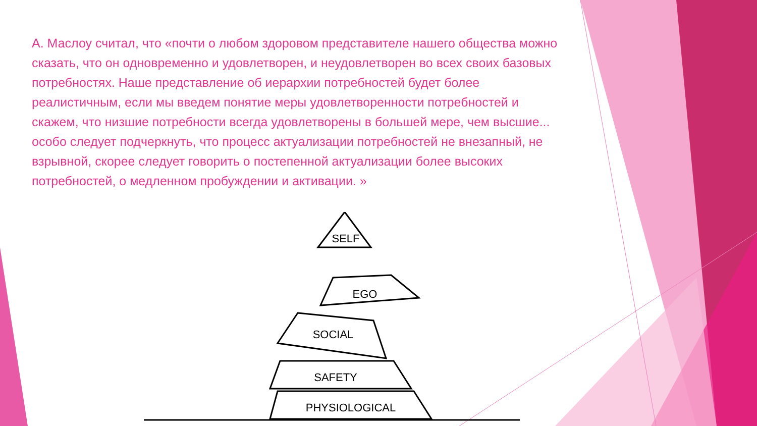А. Маслоу считал, что «почти о любом здоровом представителе нашего общества можно сказать, что он одновременно и удовлетворен, и неудовлетворен во всех своих базовых потребностях. Наше представление об иерархии потребностей будет более реалистичным, если мы введем понятие меры удовлетворенности потребностей и скажем, что низшие потребности всегда удовлетворены в большей мере, чем высшие... особо следует подчеркнуть, что процесс актуализации потребностей не внезапный, не взрывной, скорее следует говорить о постепенной актуализации более высоких потребностей, о медленном пробуждении и активации. »
SELF
EGO
SOCIAL
SAFETY
PHYSIOLOGICAL